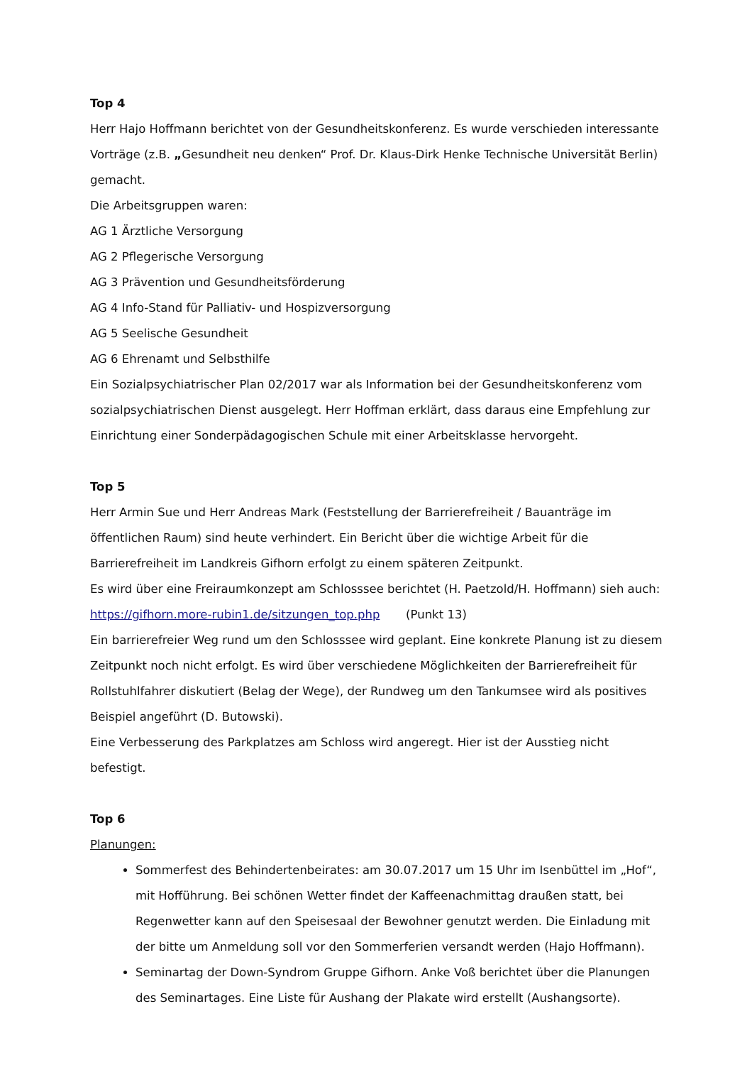Top 4
Herr Hajo Hoffmann berichtet von der Gesundheitskonferenz. Es wurde verschieden interessante Vorträge (z.B. „Gesundheit neu denken“ Prof. Dr. Klaus-Dirk Henke Technische Universität Berlin) gemacht.
Die Arbeitsgruppen waren:
AG 1 Ärztliche Versorgung
AG 2 Pflegerische Versorgung
AG 3 Prävention und Gesundheitsförderung
AG 4 Info-Stand für Palliativ- und Hospizversorgung
AG 5 Seelische Gesundheit
AG 6 Ehrenamt und Selbsthilfe
Ein Sozialpsychiatrischer Plan 02/2017 war als Information bei der Gesundheitskonferenz vom sozialpsychiatrischen Dienst ausgelegt. Herr Hoffman erklärt, dass daraus eine Empfehlung zur Einrichtung einer Sonderpädagogischen Schule mit einer Arbeitsklasse hervorgeht.
Top 5
Herr Armin Sue und Herr Andreas Mark (Feststellung der Barrierefreiheit / Bauanträge im öffentlichen Raum) sind heute verhindert. Ein Bericht über die wichtige Arbeit für die Barrierefreiheit im Landkreis Gifhorn erfolgt zu einem späteren Zeitpunkt.
Es wird über eine Freiraumkonzept am Schlosssee berichtet (H. Paetzold/H. Hoffmann) sieh auch:
https://gifhorn.more-rubin1.de/sitzungen_top.php (Punkt 13)
Ein barrierefreier Weg rund um den Schlosssee wird geplant. Eine konkrete Planung ist zu diesem Zeitpunkt noch nicht erfolgt. Es wird über verschiedene Möglichkeiten der Barrierefreiheit für Rollstuhlfahrer diskutiert (Belag der Wege), der Rundweg um den Tankumsee wird als positives Beispiel angeführt (D. Butowski).
Eine Verbesserung des Parkplatzes am Schloss wird angeregt. Hier ist der Ausstieg nicht befestigt.
Top 6
Planungen:
Sommerfest des Behindertenbeirates: am 30.07.2017 um 15 Uhr im Isenbüttel im „Hof“, mit Hofführung. Bei schönen Wetter findet der Kaffeenachmittag draußen statt, bei Regenwetter kann auf den Speisesaal der Bewohner genutzt werden. Die Einladung mit der bitte um Anmeldung soll vor den Sommerferien versandt werden (Hajo Hoffmann).
Seminartag der Down-Syndrom Gruppe Gifhorn. Anke Voß berichtet über die Planungen des Seminartages. Eine Liste für Aushang der Plakate wird erstellt (Aushangsorte).